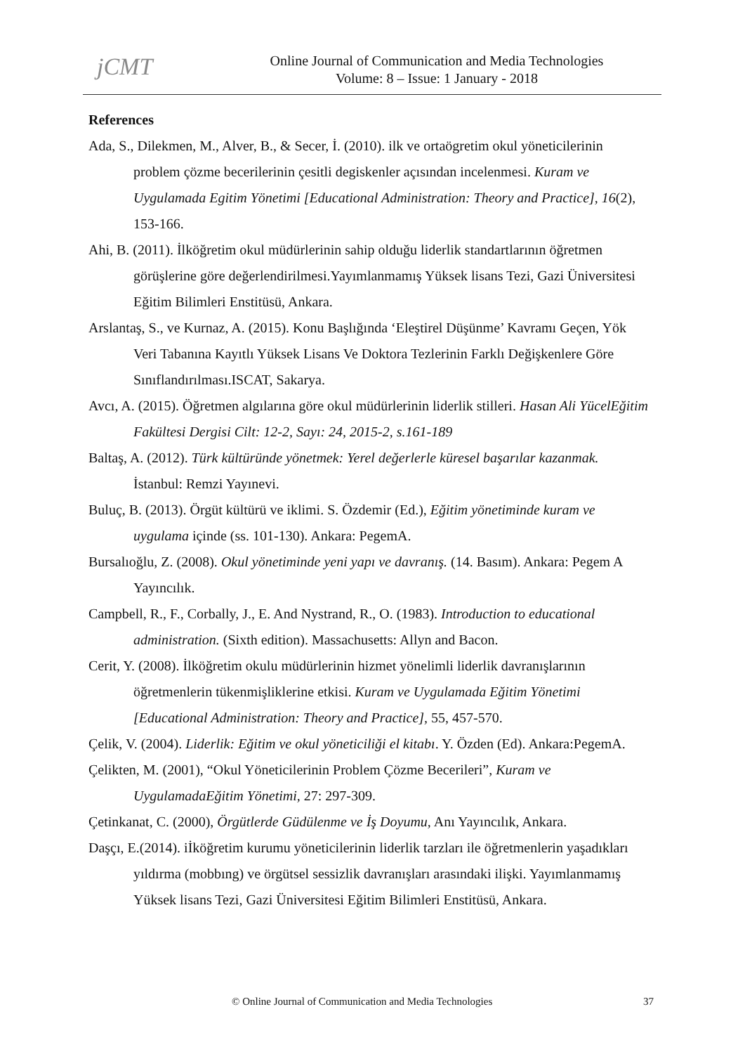jCMT
Online Journal of Communication and Media Technologies
Volume: 8 – Issue: 1 January - 2018
References
Ada, S., Dilekmen, M., Alver, B., & Secer, İ. (2010). ilk ve ortaögretim okul yöneticilerinin problem çözme becerilerinin çesitli degiskenler açısından incelenmesi. Kuram ve Uygulamada Egitim Yönetimi [Educational Administration: Theory and Practice], 16(2), 153-166.
Ahi, B. (2011). İlköğretim okul müdürlerinin sahip olduğu liderlik standartlarının öğretmen görüşlerine göre değerlendirilmesi.Yayımlanmamış Yüksek lisans Tezi, Gazi Üniversitesi Eğitim Bilimleri Enstitüsü, Ankara.
Arslantaş, S., ve Kurnaz, A. (2015). Konu Başlığında ‘Eleştirel Düşünme’ Kavramı Geçen, Yök Veri Tabanına Kayıtlı Yüksek Lisans Ve Doktora Tezlerinin Farklı Değişkenlere Göre Sınıflandırılması.ISCAT, Sakarya.
Avcı, A. (2015). Öğretmen algılarına göre okul müdürlerinin liderlik stilleri. Hasan Ali YücelEğitim Fakültesi Dergisi Cilt: 12-2, Sayı: 24, 2015-2, s.161-189
Baltaş, A. (2012). Türk kültüründe yönetmek: Yerel değerlerle küresel başarılar kazanmak. İstanbul: Remzi Yayınevi.
Buluç, B. (2013). Örgüt kültürü ve iklimi. S. Özdemir (Ed.), Eğitim yönetiminde kuram ve uygulama içinde (ss. 101-130). Ankara: PegemA.
Bursalıoğlu, Z. (2008). Okul yönetiminde yeni yapı ve davranış. (14. Basım). Ankara: Pegem A Yayıncılık.
Campbell, R., F., Corbally, J., E. And Nystrand, R., O. (1983). Introduction to educational administration. (Sixth edition). Massachusetts: Allyn and Bacon.
Cerit, Y. (2008). İlköğretim okulu müdürlerinin hizmet yönelimli liderlik davranışlarının öğretmenlerin tükenmişliklerine etkisi. Kuram ve Uygulamada Eğitim Yönetimi [Educational Administration: Theory and Practice], 55, 457-570.
Çelik, V. (2004). Liderlik: Eğitim ve okul yöneticiliği el kitabı. Y. Özden (Ed). Ankara:PegemA.
Çelikten, M. (2001), “Okul Yöneticilerinin Problem Çözme Becerileri”, Kuram ve UygulamadaEğitim Yönetimi, 27: 297-309.
Çetinkanat, C. (2000), Örgütlerde Güdülenme ve İş Doyumu, Anı Yayıncılık, Ankara.
Daşçı, E.(2014). iİköğretim kurumu yöneticilerinin liderlik tarzları ile öğretmenlerin yaşadıkları yıldırma (mobbıng) ve örgütsel sessizlik davranışları arasındaki ilişki. Yayımlanmamış Yüksek lisans Tezi, Gazi Üniversitesi Eğitim Bilimleri Enstitüsü, Ankara.
© Online Journal of Communication and Media Technologies 37